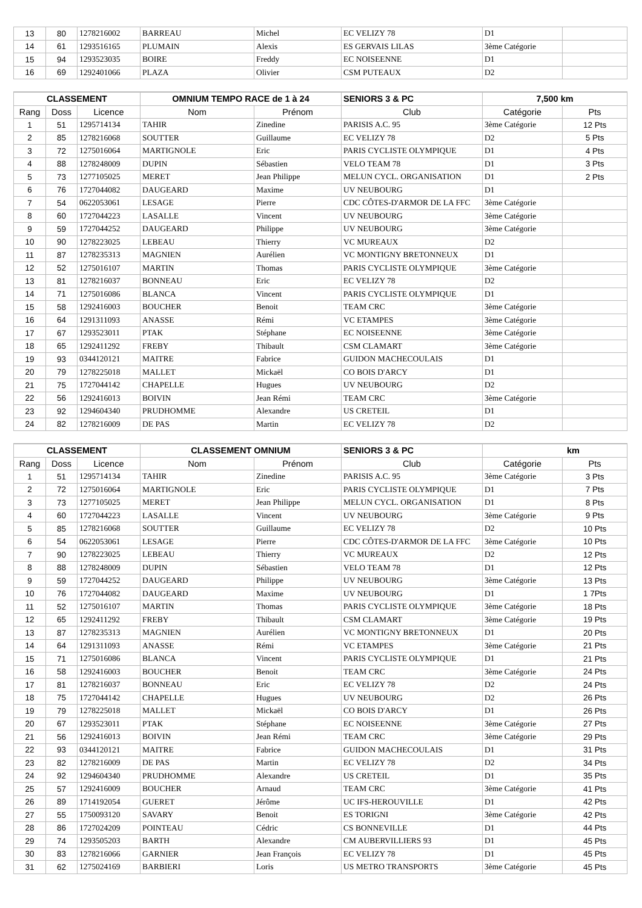| 13 | 80 | 1278216002 | BARREAU | Michel | EC VELIZY 78 | D1 | |
| 14 | 61 | 1293516165 | PLUMAIN | Alexis | ES GERVAIS LILAS | 3ème Catégorie | |
| 15 | 94 | 1293523035 | BOIRE | Freddy | EC NOISEENNE | D1 | |
| 16 | 69 | 1292401066 | PLAZA | Olivier | CSM PUTEAUX | D2 | |
| CLASSEMENT | | | OMNIUM TEMPO RACE de 1 à 24 | | SENIORS 3 & PC | 7,500 km | |
| --- | --- | --- | --- | --- | --- | --- | --- |
| Rang | Doss | Licence | Nom | Prénom | Club | Catégorie | Pts |
| 1 | 51 | 1295714134 | TAHIR | Zinedine | PARISIS A.C. 95 | 3ème Catégorie | 12 Pts |
| 2 | 85 | 1278216068 | SOUTTER | Guillaume | EC VELIZY 78 | D2 | 5 Pts |
| 3 | 72 | 1275016064 | MARTIGNOLE | Eric | PARIS CYCLISTE OLYMPIQUE | D1 | 4 Pts |
| 4 | 88 | 1278248009 | DUPIN | Sébastien | VELO TEAM 78 | D1 | 3 Pts |
| 5 | 73 | 1277105025 | MERET | Jean Philippe | MELUN CYCL. ORGANISATION | D1 | 2 Pts |
| 6 | 76 | 1727044082 | DAUGEARD | Maxime | UV NEUBOURG | D1 | |
| 7 | 54 | 0622053061 | LESAGE | Pierre | CDC CÔTES-D'ARMOR DE LA FFC | 3ème Catégorie | |
| 8 | 60 | 1727044223 | LASALLE | Vincent | UV NEUBOURG | 3ème Catégorie | |
| 9 | 59 | 1727044252 | DAUGEARD | Philippe | UV NEUBOURG | 3ème Catégorie | |
| 10 | 90 | 1278223025 | LEBEAU | Thierry | VC MUREAUX | D2 | |
| 11 | 87 | 1278235313 | MAGNIEN | Aurélien | VC MONTIGNY BRETONNEUX | D1 | |
| 12 | 52 | 1275016107 | MARTIN | Thomas | PARIS CYCLISTE OLYMPIQUE | 3ème Catégorie | |
| 13 | 81 | 1278216037 | BONNEAU | Eric | EC VELIZY 78 | D2 | |
| 14 | 71 | 1275016086 | BLANCA | Vincent | PARIS CYCLISTE OLYMPIQUE | D1 | |
| 15 | 58 | 1292416003 | BOUCHER | Benoit | TEAM CRC | 3ème Catégorie | |
| 16 | 64 | 1291311093 | ANASSE | Rémi | VC ETAMPES | 3ème Catégorie | |
| 17 | 67 | 1293523011 | PTAK | Stéphane | EC NOISEENNE | 3ème Catégorie | |
| 18 | 65 | 1292411292 | FREBY | Thibault | CSM CLAMART | 3ème Catégorie | |
| 19 | 93 | 0344120121 | MAITRE | Fabrice | GUIDON MACHECOULAIS | D1 | |
| 20 | 79 | 1278225018 | MALLET | Mickaël | CO BOIS D'ARCY | D1 | |
| 21 | 75 | 1727044142 | CHAPELLE | Hugues | UV NEUBOURG | D2 | |
| 22 | 56 | 1292416013 | BOIVIN | Jean Rémi | TEAM CRC | 3ème Catégorie | |
| 23 | 92 | 1294604340 | PRUDHOMME | Alexandre | US CRETEIL | D1 | |
| 24 | 82 | 1278216009 | DE PAS | Martin | EC VELIZY 78 | D2 | |
| CLASSEMENT | | | CLASSEMENT OMNIUM | | SENIORS 3 & PC | km | |
| --- | --- | --- | --- | --- | --- | --- | --- |
| Rang | Doss | Licence | Nom | Prénom | Club | Catégorie | Pts |
| 1 | 51 | 1295714134 | TAHIR | Zinedine | PARISIS A.C. 95 | 3ème Catégorie | 3 Pts |
| 2 | 72 | 1275016064 | MARTIGNOLE | Eric | PARIS CYCLISTE OLYMPIQUE | D1 | 7 Pts |
| 3 | 73 | 1277105025 | MERET | Jean Philippe | MELUN CYCL. ORGANISATION | D1 | 8 Pts |
| 4 | 60 | 1727044223 | LASALLE | Vincent | UV NEUBOURG | 3ème Catégorie | 9 Pts |
| 5 | 85 | 1278216068 | SOUTTER | Guillaume | EC VELIZY 78 | D2 | 10 Pts |
| 6 | 54 | 0622053061 | LESAGE | Pierre | CDC CÔTES-D'ARMOR DE LA FFC | 3ème Catégorie | 10 Pts |
| 7 | 90 | 1278223025 | LEBEAU | Thierry | VC MUREAUX | D2 | 12 Pts |
| 8 | 88 | 1278248009 | DUPIN | Sébastien | VELO TEAM 78 | D1 | 12 Pts |
| 9 | 59 | 1727044252 | DAUGEARD | Philippe | UV NEUBOURG | 3ème Catégorie | 13 Pts |
| 10 | 76 | 1727044082 | DAUGEARD | Maxime | UV NEUBOURG | D1 | 1 7Pts |
| 11 | 52 | 1275016107 | MARTIN | Thomas | PARIS CYCLISTE OLYMPIQUE | 3ème Catégorie | 18 Pts |
| 12 | 65 | 1292411292 | FREBY | Thibault | CSM CLAMART | 3ème Catégorie | 19 Pts |
| 13 | 87 | 1278235313 | MAGNIEN | Aurélien | VC MONTIGNY BRETONNEUX | D1 | 20 Pts |
| 14 | 64 | 1291311093 | ANASSE | Rémi | VC ETAMPES | 3ème Catégorie | 21 Pts |
| 15 | 71 | 1275016086 | BLANCA | Vincent | PARIS CYCLISTE OLYMPIQUE | D1 | 21 Pts |
| 16 | 58 | 1292416003 | BOUCHER | Benoit | TEAM CRC | 3ème Catégorie | 24 Pts |
| 17 | 81 | 1278216037 | BONNEAU | Eric | EC VELIZY 78 | D2 | 24 Pts |
| 18 | 75 | 1727044142 | CHAPELLE | Hugues | UV NEUBOURG | D2 | 26 Pts |
| 19 | 79 | 1278225018 | MALLET | Mickaël | CO BOIS D'ARCY | D1 | 26 Pts |
| 20 | 67 | 1293523011 | PTAK | Stéphane | EC NOISEENNE | 3ème Catégorie | 27 Pts |
| 21 | 56 | 1292416013 | BOIVIN | Jean Rémi | TEAM CRC | 3ème Catégorie | 29 Pts |
| 22 | 93 | 0344120121 | MAITRE | Fabrice | GUIDON MACHECOULAIS | D1 | 31 Pts |
| 23 | 82 | 1278216009 | DE PAS | Martin | EC VELIZY 78 | D2 | 34 Pts |
| 24 | 92 | 1294604340 | PRUDHOMME | Alexandre | US CRETEIL | D1 | 35 Pts |
| 25 | 57 | 1292416009 | BOUCHER | Arnaud | TEAM CRC | 3ème Catégorie | 41 Pts |
| 26 | 89 | 1714192054 | GUERET | Jérôme | UC IFS-HEROUVILLE | D1 | 42 Pts |
| 27 | 55 | 1750093120 | SAVARY | Benoit | ES TORIGNI | 3ème Catégorie | 42 Pts |
| 28 | 86 | 1727024209 | POINTEAU | Cédric | CS BONNEVILLE | D1 | 44 Pts |
| 29 | 74 | 1293505203 | BARTH | Alexandre | CM AUBERVILLIERS 93 | D1 | 45 Pts |
| 30 | 83 | 1278216066 | GARNIER | Jean François | EC VELIZY 78 | D1 | 45 Pts |
| 31 | 62 | 1275024169 | BARBIERI | Loris | US METRO TRANSPORTS | 3ème Catégorie | 45 Pts |